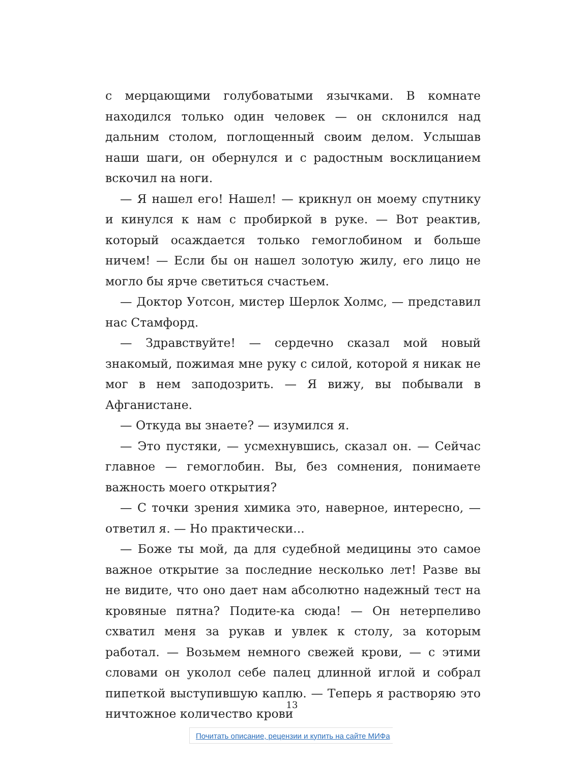с мерцающими голубоватыми язычками. В комнате находился только один человек — он склонился над дальним столом, поглощенный своим делом. Услышав наши шаги, он обернулся и с радостным восклицанием вскочил на ноги.
— Я нашел его! Нашел! — крикнул он моему спутнику и кинулся к нам с пробиркой в руке. — Вот реактив, который осаждается только гемоглобином и больше ничем! — Если бы он нашел золотую жилу, его лицо не могло бы ярче светиться счастьем.
— Доктор Уотсон, мистер Шерлок Холмс, — представил нас Стамфорд.
— Здравствуйте! — сердечно сказал мой новый знакомый, пожимая мне руку с силой, которой я никак не мог в нем заподозрить. — Я вижу, вы побывали в Афганистане.
— Откуда вы знаете? — изумился я.
— Это пустяки, — усмехнувшись, сказал он. — Сейчас главное — гемоглобин. Вы, без сомнения, понимаете важность моего открытия?
— С точки зрения химика это, наверное, интересно, — ответил я. — Но практически...
— Боже ты мой, да для судебной медицины это самое важное открытие за последние несколько лет! Разве вы не видите, что оно дает нам абсолютно надежный тест на кровяные пятна? Подите-ка сюда! — Он нетерпеливо схватил меня за рукав и увлек к столу, за которым работал. — Возьмем немного свежей крови, — с этими словами он уколол себе палец длинной иглой и собрал пипеткой выступившую каплю. — Теперь я растворяю это ничтожное количество крови
13
Почитать описание, рецензии и купить на сайте МИФа